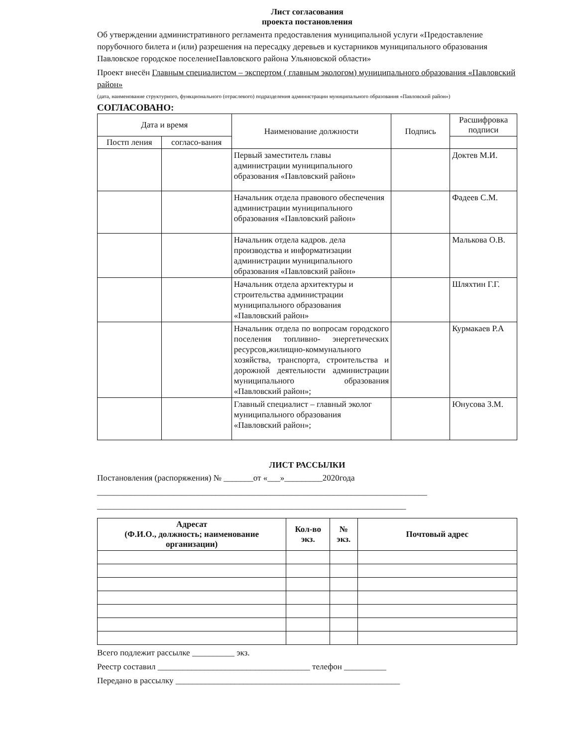Лист согласования
проекта постановления
Об утверждении административного регламента предоставления муниципальной услуги «Предоставление порубочного билета и (или) разрешения на пересадку деревьев и кустарников муниципального образования Павловское городское поселениеПавловского района Ульяновской области»
Проект внесён Главным специалистом – экспертом ( главным экологом) муниципального образования «Павловский район»
(дата, наименование структурного, функционального (отраслевого) подразделения администрации муниципального образования «Павловский район»)
СОГЛАСОВАНО:
| Дата и время | | Наименование должности | Подпись | Расшифровка подписи |
| --- | --- | --- | --- | --- |
| Постп ления | согласо-вания | | | |
| | | Первый заместитель главы администрации муниципального образования «Павловский район» | | Доктев М.И. |
| | | Начальник отдела правового обеспечения администрации муниципального образования «Павловский район» | | Фадеев С.М. |
| | | Начальник отдела кадров. дела производства и информатизации администрации муниципального образования «Павловский район» | | Малькова О.В. |
| | | Начальник отдела архитектуры и строительства администрации муниципального образования «Павловский район» | | Шляхтин Г.Г. |
| | | Начальник отдела по вопросам городского поселения топливно- энергетических ресурсов,жилищно-коммунального хозяйства, транспорта, строительства и дорожной деятельности администрации муниципального образования «Павловский район»; | | Курмакаев Р.А |
| | | Главный специалист – главный эколог муниципального образования «Павловский район»; | | Юнусова З.М. |
ЛИСТ РАССЫЛКИ
Постановления (распоряжения) № _______от «___»_________2020года
______________________________________________________________________________
_________________________________________________________________________
| Адресат (Ф.И.О., должность; наименование организации) | Кол-во экз. | № экз. | Почтовый адрес |
| --- | --- | --- | --- |
Всего подлежит рассылке __________ экз.
Реестр составил ____________________________________ телефон __________
Передано в рассылку _____________________________________________________